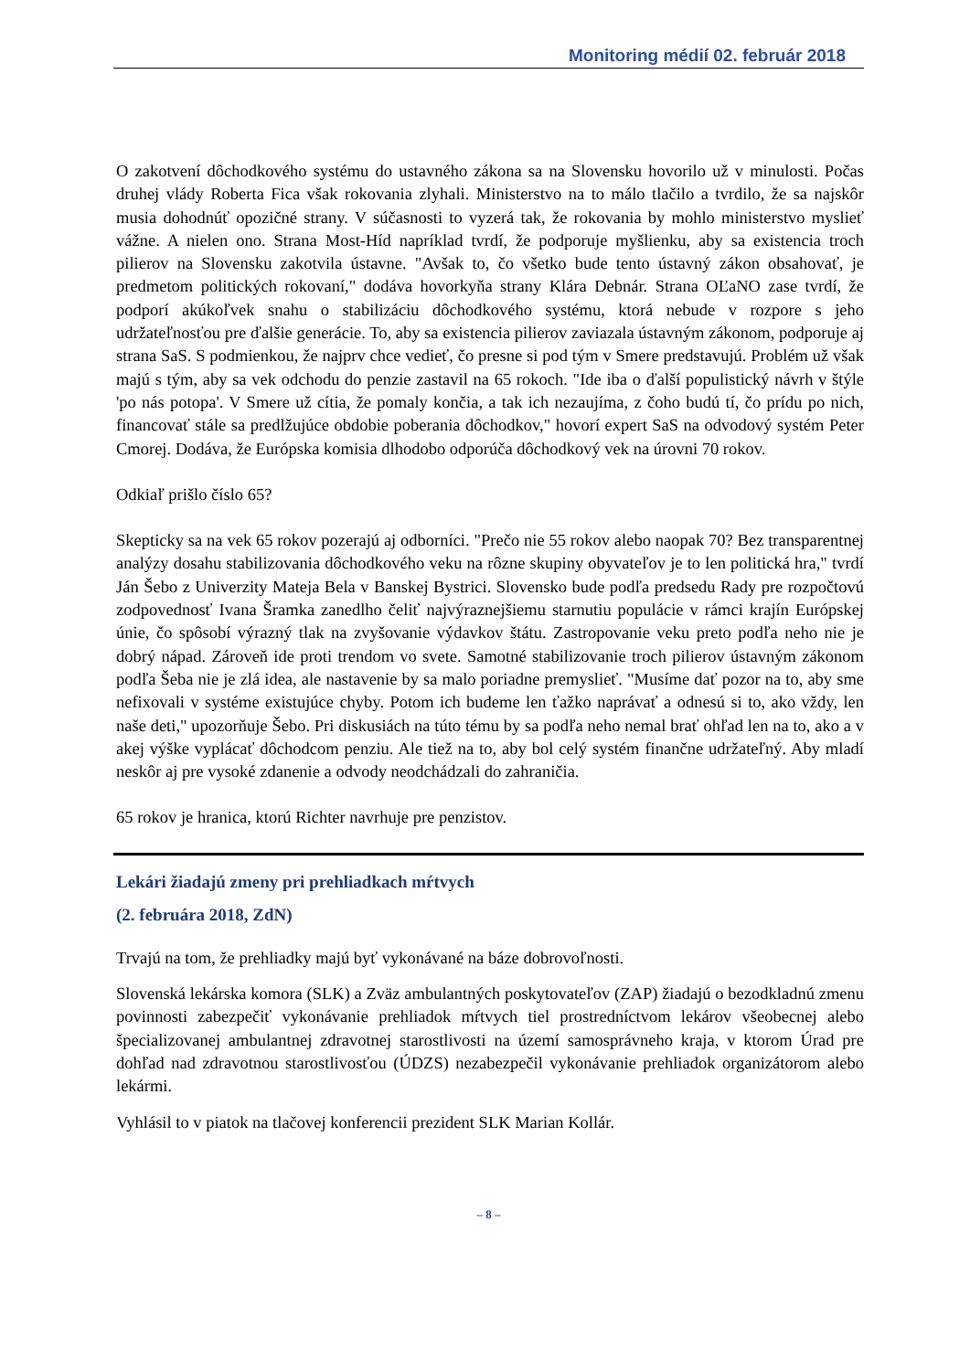Monitoring médií 02. február 2018
O zakotvení dôchodkového systému do ustavného zákona sa na Slovensku hovorilo už v minulosti. Počas druhej vlády Roberta Fica však rokovania zlyhali. Ministerstvo na to málo tlačilo a tvrdilo, že sa najskôr musia dohodnúť opozičné strany. V súčasnosti to vyzerá tak, že rokovania by mohlo ministerstvo myslieť vážne. A nielen ono. Strana Most-Híd napríklad tvrdí, že podporuje myšlienku, aby sa existencia troch pilierov na Slovensku zakotvila ústavne. "Avšak to, čo všetko bude tento ústavný zákon obsahovať, je predmetom politických rokovaní," dodáva hovorkyňa strany Klára Debnár. Strana OĽaNO zase tvrdí, že podporí akúkoľvek snahu o stabilizáciu dôchodkového systému, ktorá nebude v rozpore s jeho udržateľnosťou pre ďalšie generácie. To, aby sa existencia pilierov zaviazala ústavným zákonom, podporuje aj strana SaS. S podmienkou, že najprv chce vedieť, čo presne si pod tým v Smere predstavujú. Problém už však majú s tým, aby sa vek odchodu do penzie zastavil na 65 rokoch. "Ide iba o ďalší populistický návrh v štýle 'po nás potopa'. V Smere už cítia, že pomaly končia, a tak ich nezaujíma, z čoho budú tí, čo prídu po nich, financovať stále sa predlžujúce obdobie poberania dôchodkov," hovorí expert SaS na odvodový systém Peter Cmorej. Dodáva, že Európska komisia dlhodobo odporúča dôchodkový vek na úrovni 70 rokov.
Odkiaľ prišlo číslo 65?
Skepticky sa na vek 65 rokov pozerajú aj odborníci. "Prečo nie 55 rokov alebo naopak 70? Bez transparentnej analýzy dosahu stabilizovania dôchodkového veku na rôzne skupiny obyvateľov je to len politická hra," tvrdí Ján Šebo z Univerzity Mateja Bela v Banskej Bystrici. Slovensko bude podľa predsedu Rady pre rozpočtovú zodpovednosť Ivana Šramka zanedlho čeliť najvýraznejšiemu starnutiu populácie v rámci krajín Európskej únie, čo spôsobí výrazný tlak na zvyšovanie výdavkov štátu. Zastropovanie veku preto podľa neho nie je dobrý nápad. Zároveň ide proti trendom vo svete. Samotné stabilizovanie troch pilierov ústavným zákonom podľa Šeba nie je zlá idea, ale nastavenie by sa malo poriadne premyslieť. "Musíme dať pozor na to, aby sme nefixovali v systéme existujúce chyby. Potom ich budeme len ťažko naprávať a odnesú si to, ako vždy, len naše deti," upozorňuje Šebo. Pri diskusiách na túto tému by sa podľa neho nemal brať ohľad len na to, ako a v akej výške vyplácať dôchodcom penziu. Ale tiež na to, aby bol celý systém finančne udržateľný. Aby mladí neskôr aj pre vysoké zdanenie a odvody neodchádzali do zahraničia.
65 rokov je hranica, ktorú Richter navrhuje pre penzistov.
Lekári žiadajú zmeny pri prehliadkach mŕtvych
(2. februára 2018, ZdN)
Trvajú na tom, že prehliadky majú byť vykonávané na báze dobrovoľnosti.
Slovenská lekárska komora (SLK) a Zväz ambulantných poskytovateľov (ZAP) žiadajú o bezodkladnú zmenu povinnosti zabezpečiť vykonávanie prehliadok mŕtvych tiel prostredníctvom lekárov všeobecnej alebo špecializovanej ambulantnej zdravotnej starostlivosti na území samosprávneho kraja, v ktorom Úrad pre dohľad nad zdravotnou starostlivosťou (ÚDZS) nezabezpečil vykonávanie prehliadok organizátorom alebo lekármi.
Vyhlásil to v piatok na tlačovej konferencii prezident SLK Marian Kollár.
– 8 –